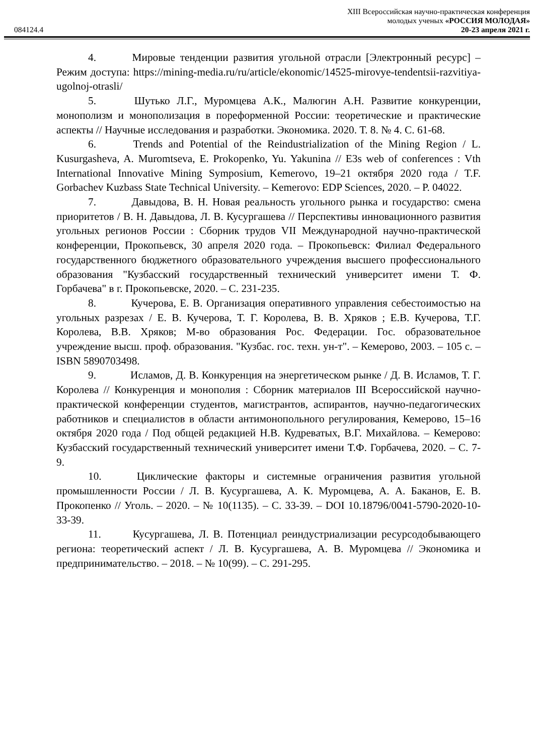XIII Всероссийская научно-практическая конференция
молодых ученых «РОССИЯ МОЛОДАЯ»
084124.4 20-23 апреля 2021 г.
4. Мировые тенденции развития угольной отрасли [Электронный ресурс] –Режим доступа: https://mining-media.ru/ru/article/ekonomic/14525-mirovye-tendentsii-razvitiya-ugolnoj-otrasli/
5. Шутько Л.Г., Муромцева А.К., Малюгин А.Н. Развитие конкуренции, монополизм и монополизация в пореформенной России: теоретические и практические аспекты // Научные исследования и разработки. Экономика. 2020. Т. 8. № 4. С. 61-68.
6. Trends and Potential of the Reindustrialization of the Mining Region / L. Kusurgasheva, A. Muromtseva, E. Prokopenko, Yu. Yakunina // E3s web of conferences : Vth International Innovative Mining Symposium, Kemerovo, 19–21 октября 2020 года / T.F. Gorbachev Kuzbass State Technical University. – Kemerovo: EDP Sciences, 2020. – P. 04022.
7. Давыдова, В. Н. Новая реальность угольного рынка и государство: смена приоритетов / В. Н. Давыдова, Л. В. Кусургашева // Перспективы инновационного развития угольных регионов России : Сборник трудов VII Международной научно-практической конференции, Прокопьевск, 30 апреля 2020 года. – Прокопьевск: Филиал Федерального государственного бюджетного образовательного учреждения высшего профессионального образования "Кузбасский государственный технический университет имени Т. Ф. Горбачева" в г. Прокопьевске, 2020. – С. 231-235.
8. Кучерова, Е. В. Организация оперативного управления себестоимостью на угольных разрезах / Е. В. Кучерова, Т. Г. Королева, В. В. Хряков ; Е.В. Кучерова, Т.Г. Королева, В.В. Хряков; М-во образования Рос. Федерации. Гос. образовательное учреждение высш. проф. образования. "Кузбас. гос. техн. ун-т". – Кемерово, 2003. – 105 с. – ISBN 5890703498.
9. Исламов, Д. В. Конкуренция на энергетическом рынке / Д. В. Исламов, Т. Г. Королева // Конкуренция и монополия : Сборник материалов III Всероссийской научно-практической конференции студентов, магистрантов, аспирантов, научно-педагогических работников и специалистов в области антимонопольного регулирования, Кемерово, 15–16 октября 2020 года / Под общей редакцией Н.В. Кудреватых, В.Г. Михайлова. – Кемерово: Кузбасский государственный технический университет имени Т.Ф. Горбачева, 2020. – С. 7-9.
10. Циклические факторы и системные ограничения развития угольной промышленности России / Л. В. Кусургашева, А. К. Муромцева, А. А. Баканов, Е. В. Прокопенко // Уголь. – 2020. – № 10(1135). – С. 33-39. – DOI 10.18796/0041-5790-2020-10-33-39.
11. Кусургашева, Л. В. Потенциал реиндустриализации ресурсодобывающего региона: теоретический аспект / Л. В. Кусургашева, А. В. Муромцева // Экономика и предпринимательство. – 2018. – № 10(99). – С. 291-295.